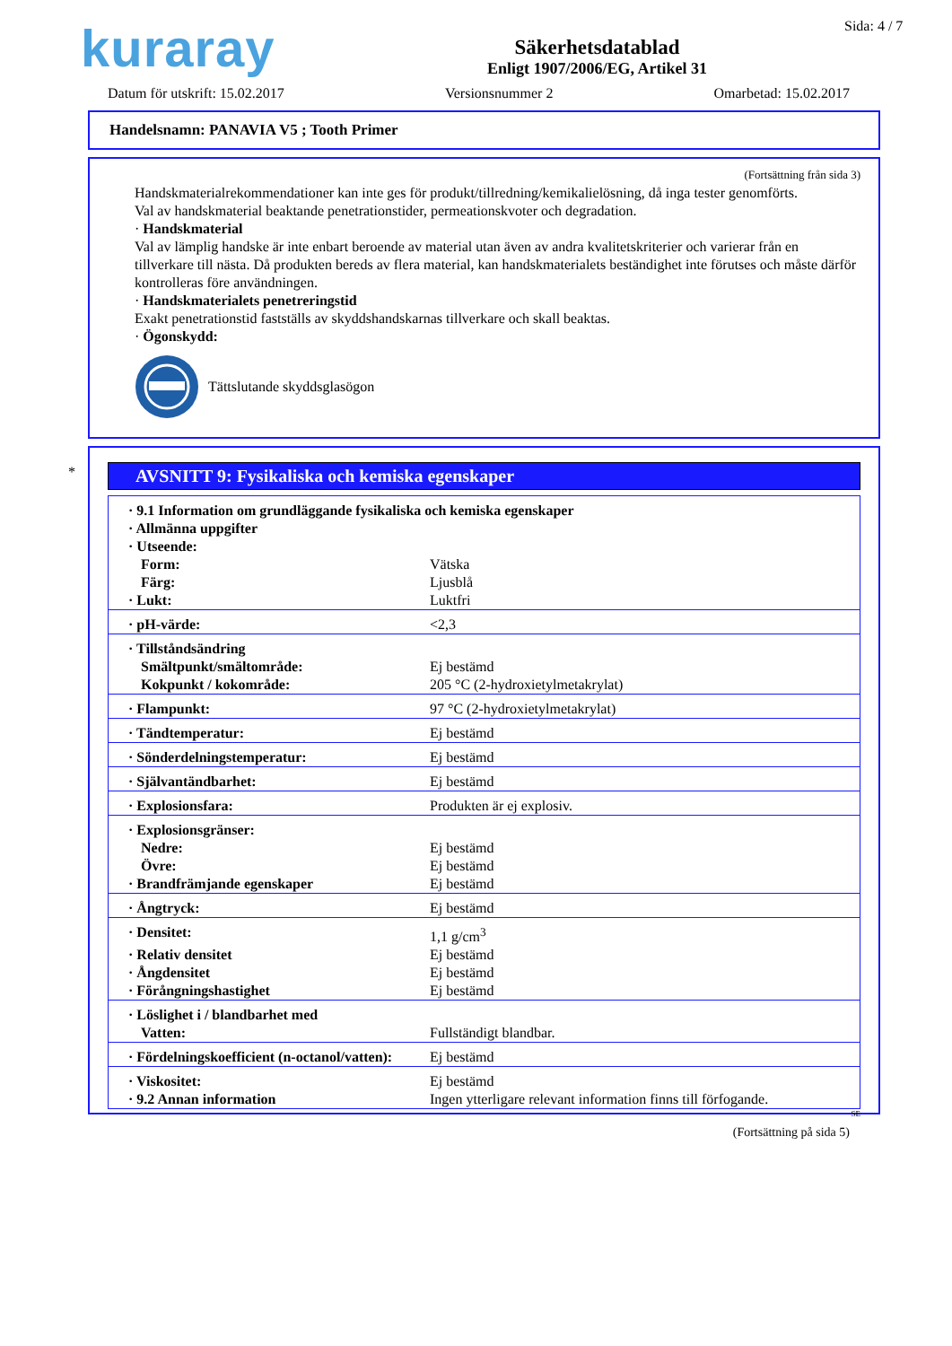kuraray
Säkerhetsdatablad
Enligt 1907/2006/EG, Artikel 31
Sida: 4 / 7
Datum för utskrift: 15.02.2017 Versionsnummer 2 Omarbetad: 15.02.2017
Handelsnamn: PANAVIA V5 ; Tooth Primer
(Fortsättning från sida 3)
Handskmaterialrekommendationer kan inte ges för produkt/tillredning/kemikalielösning, då inga tester genomförts.
Val av handskmaterial beaktande penetrationstider, permeationskvoter och degradation.
· Handskmaterial
Val av lämplig handske är inte enbart beroende av material utan även av andra kvalitetskriterier och varierar från en tillverkare till nästa. Då produkten bereds av flera material, kan handskmaterialets beständighet inte förutses och måste därför kontrolleras före användningen.
· Handskmaterialets penetreringstid
Exakt penetrationstid fastställs av skyddshandskarnas tillverkare och skall beaktas.
· Ögonskydd:
Tättslutande skyddsglasögon
*
AVSNITT 9: Fysikaliska och kemiska egenskaper
| · 9.1 Information om grundläggande fysikaliska och kemiska egenskaper | |
| · Allmänna uppgifter | |
| · Utseende: | |
| Form: | Vätska |
| Färg: | Ljusblå |
| · Lukt: | Luktfri |
| · pH-värde: | <2,3 |
| · Tillståndsändring | |
| Smältpunkt/smältområde: | Ej bestämd |
| Kokpunkt / kokområde: | 205 °C (2-hydroxietylmetakrylat) |
| · Flampunkt: | 97 °C (2-hydroxietylmetakrylat) |
| · Tändtemperatur: | Ej bestämd |
| · Sönderdelningstemperatur: | Ej bestämd |
| · Självantändbarhet: | Ej bestämd |
| · Explosionsfara: | Produkten är ej explosiv. |
| · Explosionsgränser: | |
| Nedre: | Ej bestämd |
| Övre: | Ej bestämd |
| · Brandfrämjande egenskaper | Ej bestämd |
| · Ångtryck: | Ej bestämd |
| · Densitet: | 1,1 g/cm<sup>3</sup> |
| · Relativ densitet | Ej bestämd |
| · Ångdensitet | Ej bestämd |
| · Förångningshastighet | Ej bestämd |
| · Löslighet i / blandbarhet med | |
| Vatten: | Fullständigt blandbar. |
| · Fördelningskoefficient (n-octanol/vatten): | Ej bestämd |
| · Viskositet: | Ej bestämd |
| · 9.2 Annan information | Ingen ytterligare relevant information finns till förfogande. |
SE
(Fortsättning på sida 5)